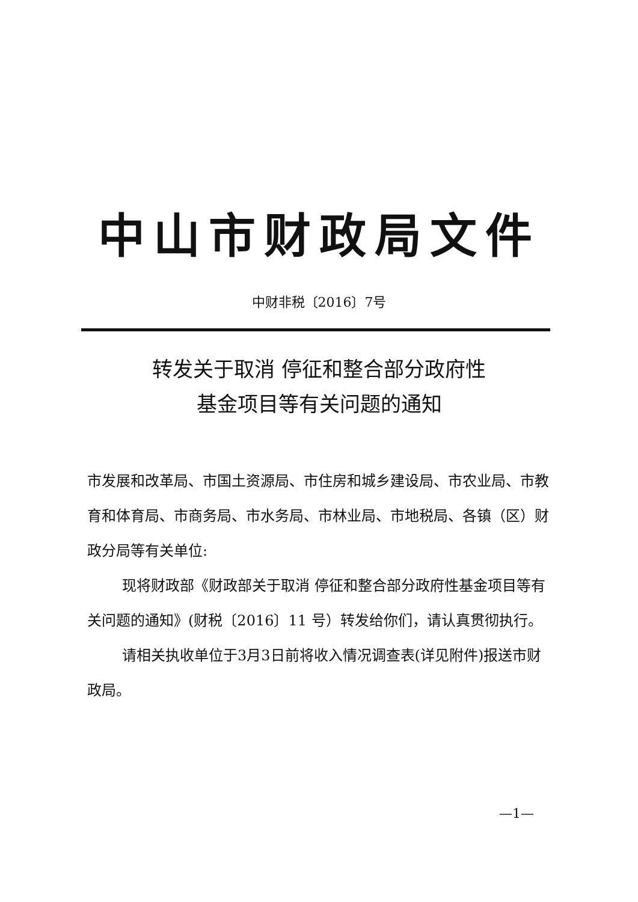中山市财政局文件
中财非税〔2016〕7号
转发关于取消 停征和整合部分政府性
基金项目等有关问题的通知
市发展和改革局、市国土资源局、市住房和城乡建设局、市农业局、市教育和体育局、市商务局、市水务局、市林业局、市地税局、各镇（区）财政分局等有关单位:
现将财政部《财政部关于取消 停征和整合部分政府性基金项目等有关问题的通知》(财税〔2016〕11 号）转发给你们，请认真贯彻执行。
请相关执收单位于3月3日前将收入情况调查表(详见附件)报送市财政局。
—1—